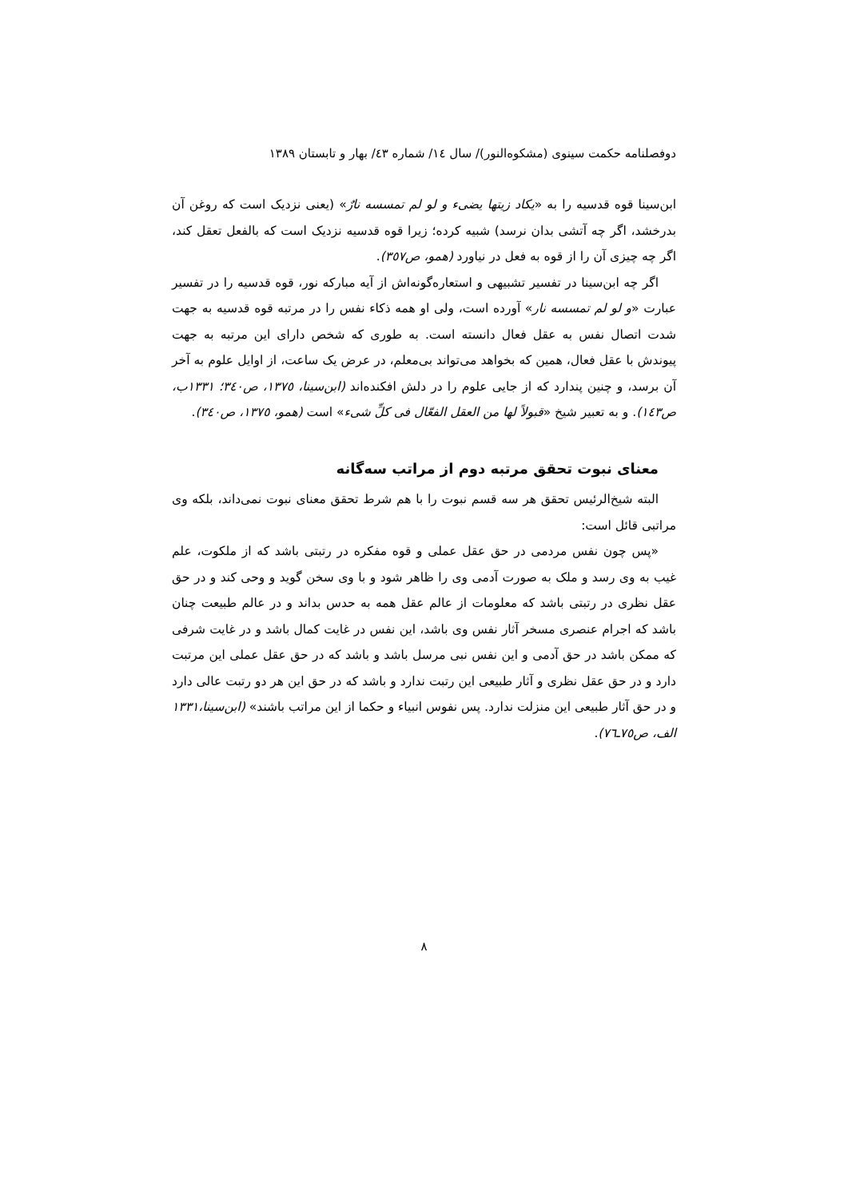دوفصلنامه حکمت سینوی (مشکوه‌النور)/ سال ١٤/ شماره ٤٣/ بهار و تابستان ١٣٨٩
ابن‌سینا قوه قدسیه را به «یکاد زیتها یضیء و لو لم تمسسه نارٌ» (یعنی نزدیک است که روغن آن بدرخشد، اگر چه آتشی بدان نرسد) شبیه کرده؛ زیرا قوه قدسیه نزدیک است که بالفعل تعقل کند، اگر چه چیزی آن را از قوه به فعل در نیاورد (همو، ص٣٥٧).
اگر چه ابن‌سینا در تفسیر تشبیهی و استعاره‌گونه‌اش از آیه مبارکه نور، قوه قدسیه را در تفسیر عبارت «و لو لم تمسسه نار» آورده است، ولی او همه ذکاء نفس را در مرتبه قوه قدسیه به جهت شدت اتصال نفس به عقل فعال دانسته است. به طوری که شخص دارای این مرتبه به جهت پیوندش با عقل فعال، همین که بخواهد می‌تواند بی‌معلم، در عرض یک ساعت، از اوایل علوم به آخر آن برسد، و چنین پندارد که از جایی علوم را در دلش افکنده‌اند (ابن‌سینا، ١٣٧٥، ص٣٤٠؛ ١٣٣١ب، ص١٤٣). و به تعبیر شیخ «قبولاً لها من العقل الفعّال فی کلِّ شیء» است (همو، ١٣٧٥، ص٣٤٠).
معنای نبوت تحقق مرتبه دوم از مراتب سه‌گانه
البته شیخ‌الرئیس تحقق هر سه قسم نبوت را با هم شرط تحقق معنای نبوت نمی‌داند، بلکه وی مراتبی قائل است:
«پس چون نفس مردمی در حق عقل عملی و قوه مفکره در رتبتی باشد که از ملکوت، علم غیب به وی رسد و ملک به صورت آدمی وی را ظاهر شود و با وی سخن گوید و وحی کند و در حق عقل نظری در رتبتی باشد که معلومات از عالم عقل همه به حدس بداند و در عالم طبیعت چنان باشد که اجرام عنصری مسخر آثار نفس وی باشد، این نفس در غایت کمال باشد و در غایت شرفی که ممکن باشد در حق آدمی و این نفس نبی مرسل باشد و باشد که در حق عقل عملی این مرتبت دارد و در حق عقل نظری و آثار طبیعی این رتبت ندارد و باشد که در حق این هر دو رتبت عالی دارد و در حق آثار طبیعی این منزلت ندارد. پس نفوس انبیاء و حکما از این مراتب باشند» (ابن‌سینا،١٣٣١ الف، ص٧٥ـ٧٦).
٨